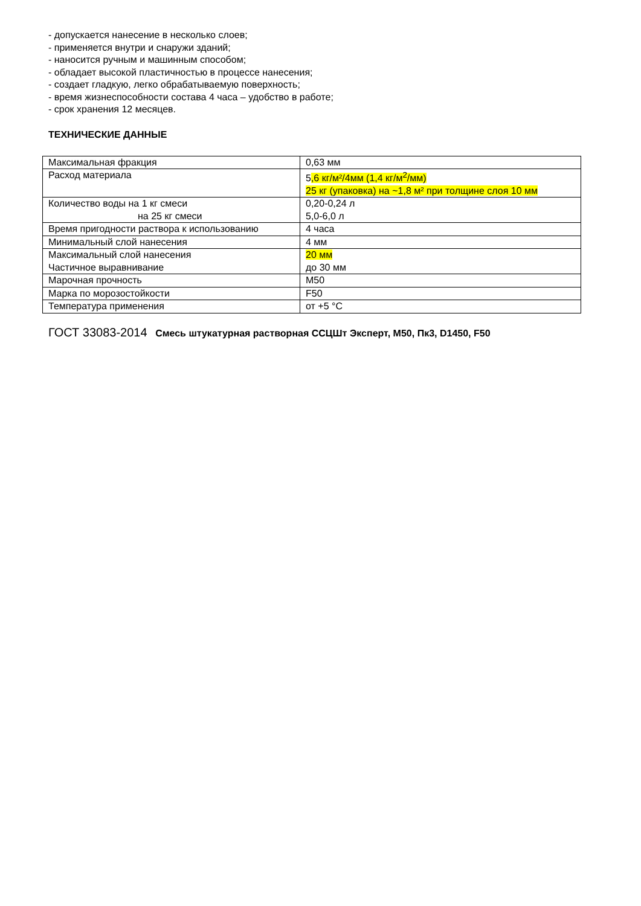- допускается нанесение в несколько слоев;
- применяется внутри и снаружи зданий;
- наносится ручным и машинным способом;
- обладает высокой пластичностью в процессе нанесения;
- создает гладкую, легко обрабатываемую поверхность;
- время жизнеспособности состава 4 часа – удобство в работе;
- срок хранения 12 месяцев.
ТЕХНИЧЕСКИЕ ДАННЫЕ
| Максимальная фракция | 0,63 мм |
| Расход материала | 5 ,6 кг/м²/4мм (1,4 кг/м<sup>2</sup>/мм) 25 кг (упаковка) на ~1,8 м² при толщине слоя 10 мм |
| Количество воды на 1 кг смеси на 25 кг смеси | 0,20-0,24 л 5,0-6,0 л |
| Время пригодности раствора к использованию | 4 часа |
| Минимальный слой нанесения | 4 мм |
| Максимальный слой нанесения Частичное выравнивание | 20 мм до 30 мм |
| Марочная прочность | М50 |
| Марка по морозостойкости | F50 |
| Температура применения | от +5 °С |
ГОСТ 33083-2014 Смесь штукатурная растворная ССЦШт Эксперт, М50, Пк3, D1450, F50